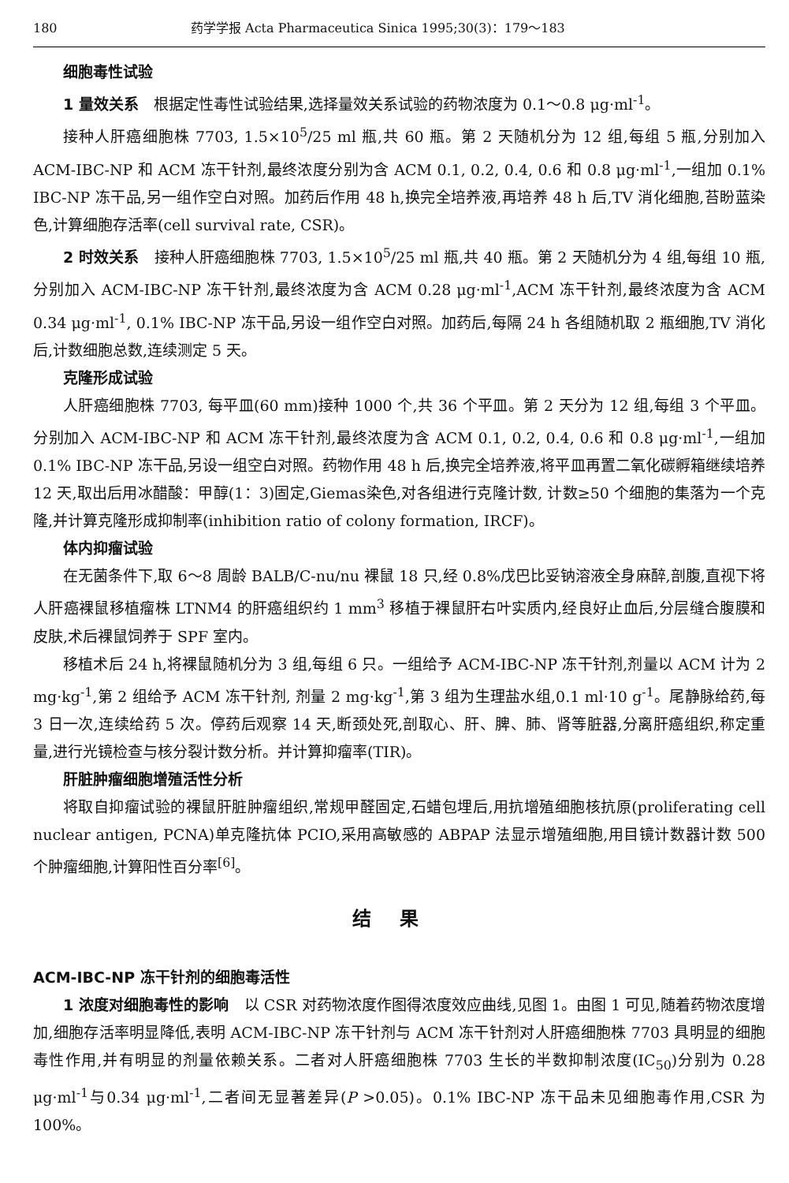180 药学学报 Acta Pharmaceutica Sinica 1995;30(3)：179～183
细胞毒性试验
1 量效关系　根据定性毒性试验结果,选择量效关系试验的药物浓度为 0.1～0.8 μg·ml<sup>-1</sup>。
接种人肝癌细胞株 7703, 1.5×10<sup>5</sup>/25 ml 瓶,共 60 瓶。第 2 天随机分为 12 组,每组 5 瓶,分别加入 ACM-IBC-NP 和 ACM 冻干针剂,最终浓度分别为含 ACM 0.1, 0.2, 0.4, 0.6 和 0.8 μg·ml<sup>-1</sup>,一组加 0.1% IBC-NP 冻干品,另一组作空白对照。加药后作用 48 h,换完全培养液,再培养 48 h 后,TV 消化细胞,苔盼蓝染色,计算细胞存活率(cell survival rate, CSR)。
2 时效关系　接种人肝癌细胞株 7703, 1.5×10<sup>5</sup>/25 ml 瓶,共 40 瓶。第 2 天随机分为 4 组,每组 10 瓶,分别加入 ACM-IBC-NP 冻干针剂,最终浓度为含 ACM 0.28 μg·ml<sup>-1</sup>,ACM 冻干针剂,最终浓度为含 ACM 0.34 μg·ml<sup>-1</sup>, 0.1% IBC-NP 冻干品,另设一组作空白对照。加药后,每隔 24 h 各组随机取 2 瓶细胞,TV 消化后,计数细胞总数,连续测定 5 天。
克隆形成试验
人肝癌细胞株 7703, 每平皿(60 mm)接种 1000 个,共 36 个平皿。第 2 天分为 12 组,每组 3 个平皿。分别加入 ACM-IBC-NP 和 ACM 冻干针剂,最终浓度为含 ACM 0.1, 0.2, 0.4, 0.6 和 0.8 μg·ml<sup>-1</sup>,一组加 0.1% IBC-NP 冻干品,另设一组空白对照。药物作用 48 h 后,换完全培养液,将平皿再置二氧化碳孵箱继续培养 12 天,取出后用冰醋酸：甲醇(1：3)固定,Giemas染色,对各组进行克隆计数, 计数≥50 个细胞的集落为一个克隆,并计算克隆形成抑制率(inhibition ratio of colony formation, IRCF)。
体内抑瘤试验
在无菌条件下,取 6～8 周龄 BALB/C-nu/nu 裸鼠 18 只,经 0.8%戊巴比妥钠溶液全身麻醉,剖腹,直视下将人肝癌裸鼠移植瘤株 LTNM4 的肝癌组织约 1 mm<sup>3</sup> 移植于裸鼠肝右叶实质内,经良好止血后,分层缝合腹膜和皮肤,术后裸鼠饲养于 SPF 室内。
移植术后 24 h,将裸鼠随机分为 3 组,每组 6 只。一组给予 ACM-IBC-NP 冻干针剂,剂量以 ACM 计为 2 mg·kg<sup>-1</sup>,第 2 组给予 ACM 冻干针剂, 剂量 2 mg·kg<sup>-1</sup>,第 3 组为生理盐水组,0.1 ml·10 g<sup>-1</sup>。尾静脉给药,每 3 日一次,连续给药 5 次。停药后观察 14 天,断颈处死,剖取心、肝、脾、肺、肾等脏器,分离肝癌组织,称定重量,进行光镜检查与核分裂计数分析。并计算抑瘤率(TIR)。
肝脏肿瘤细胞增殖活性分析
将取自抑瘤试验的裸鼠肝脏肿瘤组织,常规甲醛固定,石蜡包埋后,用抗增殖细胞核抗原(proliferating cell nuclear antigen, PCNA)单克隆抗体 PCIO,采用高敏感的 ABPAP 法显示增殖细胞,用目镜计数器计数 500 个肿瘤细胞,计算阳性百分率<sup>[6]</sup>。
结果
ACM-IBC-NP 冻干针剂的细胞毒活性
1 浓度对细胞毒性的影响　以 CSR 对药物浓度作图得浓度效应曲线,见图 1。由图 1 可见,随着药物浓度增加,细胞存活率明显降低,表明 ACM-IBC-NP 冻干针剂与 ACM 冻干针剂对人肝癌细胞株 7703 具明显的细胞毒性作用,并有明显的剂量依赖关系。二者对人肝癌细胞株 7703 生长的半数抑制浓度(IC<sub>50</sub>)分别为 0.28 μg·ml<sup>-1</sup>与0.34 μg·ml<sup>-1</sup>,二者间无显著差异(P >0.05)。0.1% IBC-NP 冻干品未见细胞毒作用,CSR 为 100%。